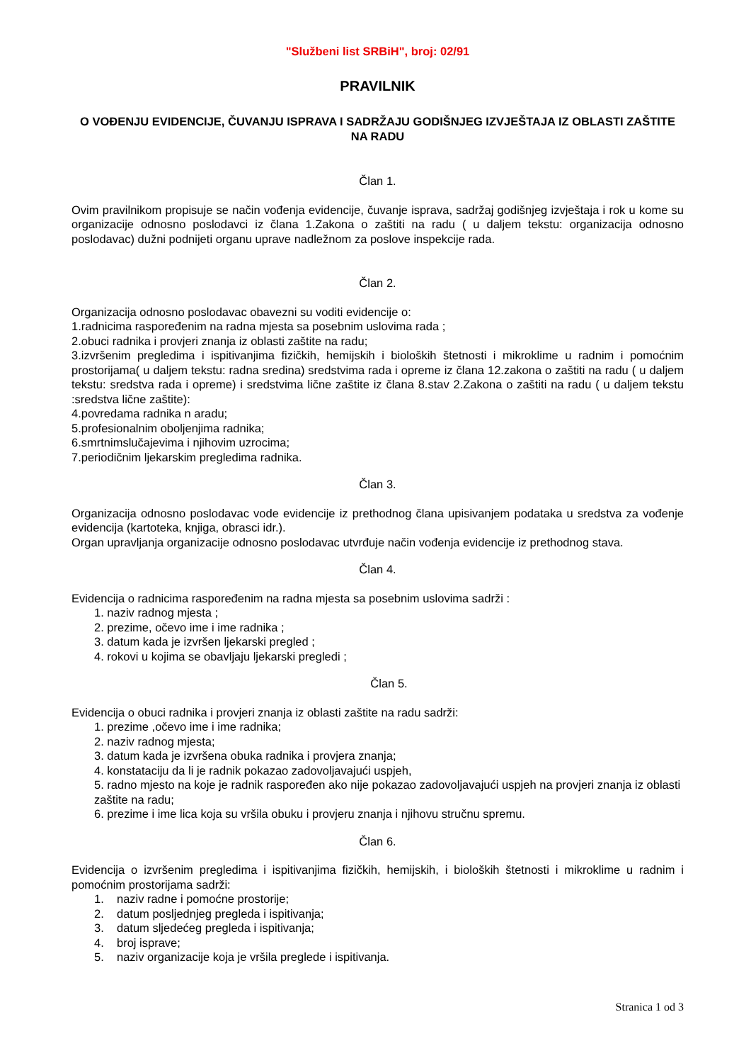"Službeni list SRBiH", broj: 02/91
PRAVILNIK
O VOĐENJU EVIDENCIJE, ČUVANJU ISPRAVA I SADRŽAJU GODIŠNJEG IZVJEŠTAJA IZ OBLASTI ZAŠTITE NA RADU
Član 1.
Ovim pravilnikom propisuje se način vođenja evidencije, čuvanje isprava, sadržaj godišnjeg izvještaja i rok u kome su organizacije odnosno poslodavci iz člana 1.Zakona o zaštiti na radu ( u daljem tekstu: organizacija odnosno poslodavac) dužni podnijeti organu uprave nadležnom za poslove inspekcije rada.
Član 2.
Organizacija odnosno poslodavac obavezni su voditi evidencije o:
1.radnicima raspoređenim na radna mjesta sa posebnim uslovima rada ;
2.obuci radnika i provjeri znanja iz oblasti zaštite na radu;
3.izvršenim pregledima i ispitivanjima fizičkih, hemijskih i bioloških štetnosti i mikroklime u radnim i pomoćnim prostorijama( u daljem tekstu: radna sredina) sredstvima rada i opreme iz člana 12.zakona o zaštiti na radu ( u daljem tekstu: sredstva rada i opreme) i sredstvima lične zaštite iz člana 8.stav 2.Zakona o zaštiti na radu ( u daljem tekstu :sredstva lične zaštite):
4.povredama radnika n aradu;
5.profesionalnim oboljenjima radnika;
6.smrtnimslučajevima i njihovim uzrocima;
7.periodičnim ljekarskim pregledima radnika.
Član 3.
Organizacija odnosno poslodavac vode evidencije iz prethodnog člana upisivanjem podataka u sredstva za vođenje evidencija (kartoteka, knjiga, obrasci idr.).
Organ upravljanja organizacije odnosno poslodavac utvrđuje način vođenja evidencije iz prethodnog stava.
Član 4.
Evidencija o radnicima raspoređenim na radna mjesta sa posebnim uslovima sadrži :
1. naziv radnog mjesta ;
2. prezime, očevo ime i ime radnika ;
3. datum kada je izvršen ljekarski pregled ;
4. rokovi u kojima se obavljaju ljekarski pregledi ;
Član 5.
Evidencija o obuci radnika i provjeri znanja iz oblasti zaštite na radu sadrži:
1. prezime ,očevo ime i ime radnika;
2. naziv radnog mjesta;
3. datum kada je izvršena obuka radnika i provjera znanja;
4. konstataciju da li je radnik pokazao zadovoljavajući uspjeh,
5. radno mjesto na koje je radnik raspoređen ako nije pokazao zadovoljavajući uspjeh na provjeri znanja iz oblasti zaštite na radu;
6. prezime i ime lica koja su vršila obuku i provjeru znanja i njihovu stručnu spremu.
Član 6.
Evidencija o izvršenim pregledima i ispitivanjima fizičkih, hemijskih, i bioloških štetnosti i mikroklime u radnim i pomoćnim prostorijama sadrži:
1. naziv radne i pomoćne prostorije;
2. datum posljednjeg pregleda i ispitivanja;
3. datum sljedećeg pregleda i ispitivanja;
4. broj isprave;
5. naziv organizacije koja je vršila preglede i ispitivanja.
Stranica 1 od 3